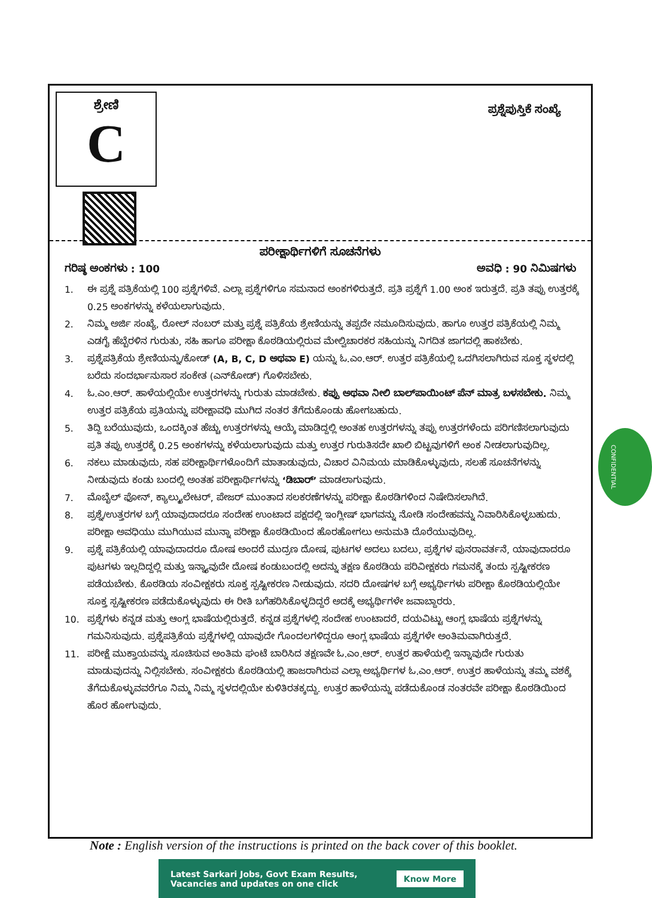ಶ್ರೇಣಿ
C
ಪ್ರಶ್ನೆಪುಸ್ತಿಕೆ ಸಂಖ್ಯೆ
ಪರೀಕ್ಷಾರ್ಥಿಗಳಿಗೆ ಸೂಚನೆಗಳು
ಗರಿಷ್ಠ ಅಂಕಗಳು : 100 ಅವಧಿ : 90 ನಿಮಿಷಗಳು
1. ಈ ಪ್ರಶ್ನೆ ಪತ್ರಿಕೆಯಲ್ಲಿ 100 ಪ್ರಶ್ನೆಗಳಿವೆ. ಎಲ್ಲಾ ಪ್ರಶ್ನೆಗಳಿಗೂ ಸಮನಾದ ಅಂಕಗಳಿರುತ್ತದೆ. ಪ್ರತಿ ಪ್ರಶ್ನೆಗೆ 1.00 ಅಂಕ ಇರುತ್ತದೆ. ಪ್ರತಿ ತಪ್ಪು ಉತ್ತರಕ್ಕೆ 0.25 ಅಂಕಗಳನ್ನು ಕಳೆಯಲಾಗುವುದು.
2. ನಿಮ್ಮ ಅರ್ಜಿ ಸಂಖ್ಯೆ, ರೋಲ್ ನಂಬರ್ ಮತ್ತು ಪ್ರಶ್ನೆ ಪತ್ರಿಕೆಯ ಶ್ರೇಣಿಯನ್ನು ತಪ್ಪದೇ ನಮೂದಿಸುವುದು. ಹಾಗೂ ಉತ್ತರ ಪತ್ರಿಕೆಯಲ್ಲಿ ನಿಮ್ಮ ಎಡಗೈ ಹೆಬ್ಬೆರಳಿನ ಗುರುತು, ಸಹಿ ಹಾಗೂ ಪರೀಕ್ಷಾ ಕೊಠಡಿಯಲ್ಲಿರುವ ಮೇಲ್ವಿಚಾರಕರ ಸಹಿಯನ್ನು ನಿಗದಿತ ಜಾಗದಲ್ಲಿ ಹಾಕಬೇಕು.
3. ಪ್ರಶ್ನೆಪತ್ರಿಕೆಯ ಶ್ರೇಣಿಯನ್ನು/ಕೋಡ್ (A, B, C, D ಅಥವಾ E) ಯನ್ನು ಓ.ಎಂ.ಆರ್. ಉತ್ತರ ಪತ್ರಿಕೆಯಲ್ಲಿ ಒದಗಿಸಲಾಗಿರುವ ಸೂಕ್ತ ಸ್ಥಳದಲ್ಲಿ ಬರೆದು ಸಂದರ್ಭಾನುಸಾರ ಸಂಕೇತ (ಎನ್‌ಕೋಡ್) ಗೊಳಿಸಬೇಕು.
4. ಓ.ಎಂ.ಆರ್. ಹಾಳೆಯಲ್ಲಿಯೇ ಉತ್ತರಗಳನ್ನು ಗುರುತು ಮಾಡಬೇಕು. ಕಪ್ಪು ಅಥವಾ ನೀಲಿ ಬಾಲ್‌ಪಾಯಿಂಟ್ ಪೆನ್ ಮಾತ್ರ ಬಳಸಬೇಕು. ನಿಮ್ಮ ಉತ್ತರ ಪತ್ರಿಕೆಯ ಪ್ರತಿಯನ್ನು ಪರೀಕ್ಷಾವಧಿ ಮುಗಿದ ನಂತರ ತೆಗೆದುಕೊಂಡು ಹೋಗಬಹುದು.
5. ತಿದ್ದಿ ಬರೆಯುವುದು, ಒಂದಕ್ಕಿಂತ ಹೆಚ್ಚು ಉತ್ತರಗಳನ್ನು ಆಯ್ಕೆ ಮಾಡಿದ್ದಲ್ಲಿ ಅಂತಹ ಉತ್ತರಗಳನ್ನು ತಪ್ಪು ಉತ್ತರಗಳೆಂದು ಪರಿಗಣಿಸಲಾಗುವುದು ಪ್ರತಿ ತಪ್ಪು ಉತ್ತರಕ್ಕೆ 0.25 ಅಂಕಗಳನ್ನು ಕಳೆಯಲಾಗುವುದು ಮತ್ತು ಉತ್ತರ ಗುರುತಿಸದೇ ಖಾಲಿ ಬಿಟ್ಟವುಗಳಿಗೆ ಅಂಕ ನೀಡಲಾಗುವುದಿಲ್ಲ.
6. ನಕಲು ಮಾಡುವುದು, ಸಹ ಪರೀಕ್ಷಾರ್ಥಿಗಳೊಂದಿಗೆ ಮಾತಾಡುವುದು, ವಿಚಾರ ವಿನಿಮಯ ಮಾಡಿಕೊಳ್ಳುವುದು, ಸಲಹೆ ಸೂಚನೆಗಳನ್ನು ನೀಡುವುದು ಕಂಡು ಬಂದಲ್ಲಿ ಅಂತಹ ಪರೀಕ್ಷಾರ್ಥಿಗಳನ್ನು ‘ಡಿಬಾರ್’ ಮಾಡಲಾಗುವುದು.
7. ಮೊಬೈಲ್ ಫೋನ್, ಕ್ಯಾಲ್ಕ್ಯುಲೇಟರ್, ಪೇಜರ್ ಮುಂತಾದ ಸಲಕರಣೆಗಳನ್ನು ಪರೀಕ್ಷಾ ಕೊಠಡಿಗಳಿಂದ ನಿಷೇದಿಸಲಾಗಿದೆ.
8. ಪ್ರಶ್ನೆ/ಉತ್ತರಗಳ ಬಗ್ಗೆ ಯಾವುದಾದರೂ ಸಂದೇಹ ಉಂಟಾದ ಪಕ್ಷದಲ್ಲಿ ಇಂಗ್ಲೀಷ್ ಭಾಗವನ್ನು ನೋಡಿ ಸಂದೇಹವನ್ನು ನಿವಾರಿಸಿಕೊಳ್ಳಬಹುದು. ಪರೀಕ್ಷಾ ಅವಧಿಯು ಮುಗಿಯುವ ಮುನ್ನಾ ಪರೀಕ್ಷಾ ಕೊಠಡಿಯಿಂದ ಹೊರಹೋಗಲು ಅನುಮತಿ ದೊರೆಯುವುದಿಲ್ಲ.
9. ಪ್ರಶ್ನೆ ಪತ್ರಿಕೆಯಲ್ಲಿ ಯಾವುದಾದರೂ ದೋಷ ಅಂದರೆ ಮುದ್ರಣ ದೋಷ, ಪುಟಗಳ ಅದಲು ಬದಲು, ಪ್ರಶ್ನೆಗಳ ಪುನರಾವರ್ತನೆ, ಯಾವುದಾದರೂ ಪುಟಗಳು ಇಲ್ಲದಿದ್ದಲ್ಲಿ ಮತ್ತು ಇನ್ನ್ಯಾವುದೇ ದೋಷ ಕಂಡುಬಂದಲ್ಲಿ ಅದನ್ನು ತಕ್ಷಣ ಕೊಠಡಿಯ ಪರಿವೀಕ್ಷಕರು ಗಮನಕ್ಕೆ ತಂದು ಸ್ಪಷ್ಟೀಕರಣ ಪಡೆಯಬೇಕು. ಕೊಠಡಿಯ ಸಂವೀಕ್ಷಕರು ಸೂಕ್ತ ಸ್ಪಷ್ಟೀಕರಣ ನೀಡುವುದು. ಸದರಿ ದೋಷಗಳ ಬಗ್ಗೆ ಅಭ್ಯರ್ಥಿಗಳು ಪರೀಕ್ಷಾ ಕೊಠಡಿಯಲ್ಲಿಯೇ ಸೂಕ್ತ ಸ್ಪಷ್ಟೀಕರಣ ಪಡೆದುಕೊಳ್ಳುವುದು ಈ ರೀತಿ ಬಗೆಹರಿಸಿಕೊಳ್ಳದಿದ್ದರೆ ಅದಕ್ಕೆ ಅಭ್ಯರ್ಥಿಗಳೇ ಜವಾಬ್ದಾರರು.
10. ಪ್ರಶ್ನೆಗಳು ಕನ್ನಡ ಮತ್ತು ಆಂಗ್ಲ ಭಾಷೆಯಲ್ಲಿರುತ್ತದೆ. ಕನ್ನಡ ಪ್ರಶ್ನೆಗಳಲ್ಲಿ ಸಂದೇಹ ಉಂಟಾದರೆ, ದಯವಿಟ್ಟು ಆಂಗ್ಲ ಭಾಷೆಯ ಪ್ರಶ್ನೆಗಳನ್ನು ಗಮನಿಸುವುದು. ಪ್ರಶ್ನೆಪತ್ರಿಕೆಯ ಪ್ರಶ್ನೆಗಳಲ್ಲಿ ಯಾವುದೇ ಗೊಂದಲಗಳಿದ್ದರೂ ಆಂಗ್ಲ ಭಾಷೆಯ ಪ್ರಶ್ನೆಗಳೇ ಅಂತಿಮವಾಗಿರುತ್ತದೆ.
11. ಪರೀಕ್ಷೆ ಮುಕ್ತಾಯವನ್ನು ಸೂಚಿಸುವ ಅಂತಿಮ ಘಂಟೆ ಬಾರಿಸಿದ ತಕ್ಷಣವೇ ಓ.ಎಂ.ಆರ್. ಉತ್ತರ ಹಾಳೆಯಲ್ಲಿ ಇನ್ನಾವುದೇ ಗುರುತು ಮಾಡುವುದನ್ನು ನಿಲ್ಲಿಸಬೇಕು. ಸಂವೀಕ್ಷಕರು ಕೊಠಡಿಯಲ್ಲಿ ಹಾಜರಾಗಿರುವ ಎಲ್ಲಾ ಅಭ್ಯರ್ಥಿಗಳ ಓ.ಎಂ.ಆರ್. ಉತ್ತರ ಹಾಳೆಯನ್ನು ತಮ್ಮ ವಶಕ್ಕೆ ತೆಗೆದುಕೊಳ್ಳುವವರೆಗೂ ನಿಮ್ಮ ನಿಮ್ಮ ಸ್ಥಳದಲ್ಲಿಯೇ ಕುಳಿತಿರತಕ್ಕದ್ದು. ಉತ್ತರ ಹಾಳೆಯನ್ನು ಪಡೆದುಕೊಂಡ ನಂತರವೇ ಪರೀಕ್ಷಾ ಕೊಠಡಿಯಿಂದ ಹೊರ ಹೋಗುವುದು.
CONFIDENTIAL
Note : English version of the instructions is printed on the back cover of this booklet.
Latest Sarkari Jobs, Govt Exam Results,
Vacancies and updates on one click Know More